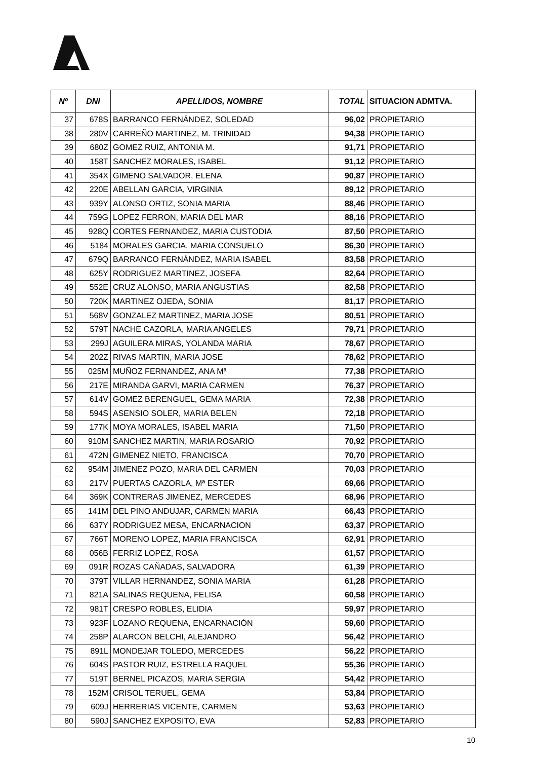| Nº | DNI | APELLIDOS, NOMBRE | TOTAL | SITUACION ADMTVA. |
| --- | --- | --- | --- | --- |
| 37 | 678S | BARRANCO FERNÁNDEZ, SOLEDAD | 96,02 | PROPIETARIO |
| 38 | 280V | CARREÑO MARTINEZ, M. TRINIDAD | 94,38 | PROPIETARIO |
| 39 | 680Z | GOMEZ RUIZ, ANTONIA M. | 91,71 | PROPIETARIO |
| 40 | 158T | SANCHEZ MORALES, ISABEL | 91,12 | PROPIETARIO |
| 41 | 354X | GIMENO SALVADOR, ELENA | 90,87 | PROPIETARIO |
| 42 | 220E | ABELLAN GARCIA, VIRGINIA | 89,12 | PROPIETARIO |
| 43 | 939Y | ALONSO ORTIZ, SONIA MARIA | 88,46 | PROPIETARIO |
| 44 | 759G | LOPEZ FERRON, MARIA DEL MAR | 88,16 | PROPIETARIO |
| 45 | 928Q | CORTES FERNANDEZ, MARIA CUSTODIA | 87,50 | PROPIETARIO |
| 46 | 5184 | MORALES GARCIA, MARIA CONSUELO | 86,30 | PROPIETARIO |
| 47 | 679Q | BARRANCO FERNÁNDEZ, MARIA ISABEL | 83,58 | PROPIETARIO |
| 48 | 625Y | RODRIGUEZ MARTINEZ, JOSEFA | 82,64 | PROPIETARIO |
| 49 | 552E | CRUZ ALONSO, MARIA ANGUSTIAS | 82,58 | PROPIETARIO |
| 50 | 720K | MARTINEZ OJEDA, SONIA | 81,17 | PROPIETARIO |
| 51 | 568V | GONZALEZ MARTINEZ, MARIA JOSE | 80,51 | PROPIETARIO |
| 52 | 579T | NACHE CAZORLA, MARIA ANGELES | 79,71 | PROPIETARIO |
| 53 | 299J | AGUILERA MIRAS, YOLANDA MARIA | 78,67 | PROPIETARIO |
| 54 | 202Z | RIVAS MARTIN, MARIA JOSE | 78,62 | PROPIETARIO |
| 55 | 025M | MUÑOZ FERNANDEZ, ANA Mª | 77,38 | PROPIETARIO |
| 56 | 217E | MIRANDA GARVI, MARIA CARMEN | 76,37 | PROPIETARIO |
| 57 | 614V | GOMEZ BERENGUEL, GEMA MARIA | 72,38 | PROPIETARIO |
| 58 | 594S | ASENSIO SOLER, MARIA BELEN | 72,18 | PROPIETARIO |
| 59 | 177K | MOYA MORALES, ISABEL MARIA | 71,50 | PROPIETARIO |
| 60 | 910M | SANCHEZ MARTIN, MARIA ROSARIO | 70,92 | PROPIETARIO |
| 61 | 472N | GIMENEZ NIETO, FRANCISCA | 70,70 | PROPIETARIO |
| 62 | 954M | JIMENEZ POZO, MARIA DEL CARMEN | 70,03 | PROPIETARIO |
| 63 | 217V | PUERTAS CAZORLA, Mª ESTER | 69,66 | PROPIETARIO |
| 64 | 369K | CONTRERAS JIMENEZ, MERCEDES | 68,96 | PROPIETARIO |
| 65 | 141M | DEL PINO ANDUJAR, CARMEN MARIA | 66,43 | PROPIETARIO |
| 66 | 637Y | RODRIGUEZ MESA, ENCARNACION | 63,37 | PROPIETARIO |
| 67 | 766T | MORENO LOPEZ, MARIA FRANCISCA | 62,91 | PROPIETARIO |
| 68 | 056B | FERRIZ LOPEZ, ROSA | 61,57 | PROPIETARIO |
| 69 | 091R | ROZAS CAÑADAS, SALVADORA | 61,39 | PROPIETARIO |
| 70 | 379T | VILLAR HERNANDEZ, SONIA MARIA | 61,28 | PROPIETARIO |
| 71 | 821A | SALINAS REQUENA, FELISA | 60,58 | PROPIETARIO |
| 72 | 981T | CRESPO ROBLES, ELIDIA | 59,97 | PROPIETARIO |
| 73 | 923F | LOZANO REQUENA, ENCARNACIÓN | 59,60 | PROPIETARIO |
| 74 | 258P | ALARCON BELCHI, ALEJANDRO | 56,42 | PROPIETARIO |
| 75 | 891L | MONDEJAR TOLEDO, MERCEDES | 56,22 | PROPIETARIO |
| 76 | 604S | PASTOR RUIZ, ESTRELLA RAQUEL | 55,36 | PROPIETARIO |
| 77 | 519T | BERNEL PICAZOS, MARIA SERGIA | 54,42 | PROPIETARIO |
| 78 | 152M | CRISOL TERUEL, GEMA | 53,84 | PROPIETARIO |
| 79 | 609J | HERRERIAS VICENTE, CARMEN | 53,63 | PROPIETARIO |
| 80 | 590J | SANCHEZ EXPOSITO, EVA | 52,83 | PROPIETARIO |
10